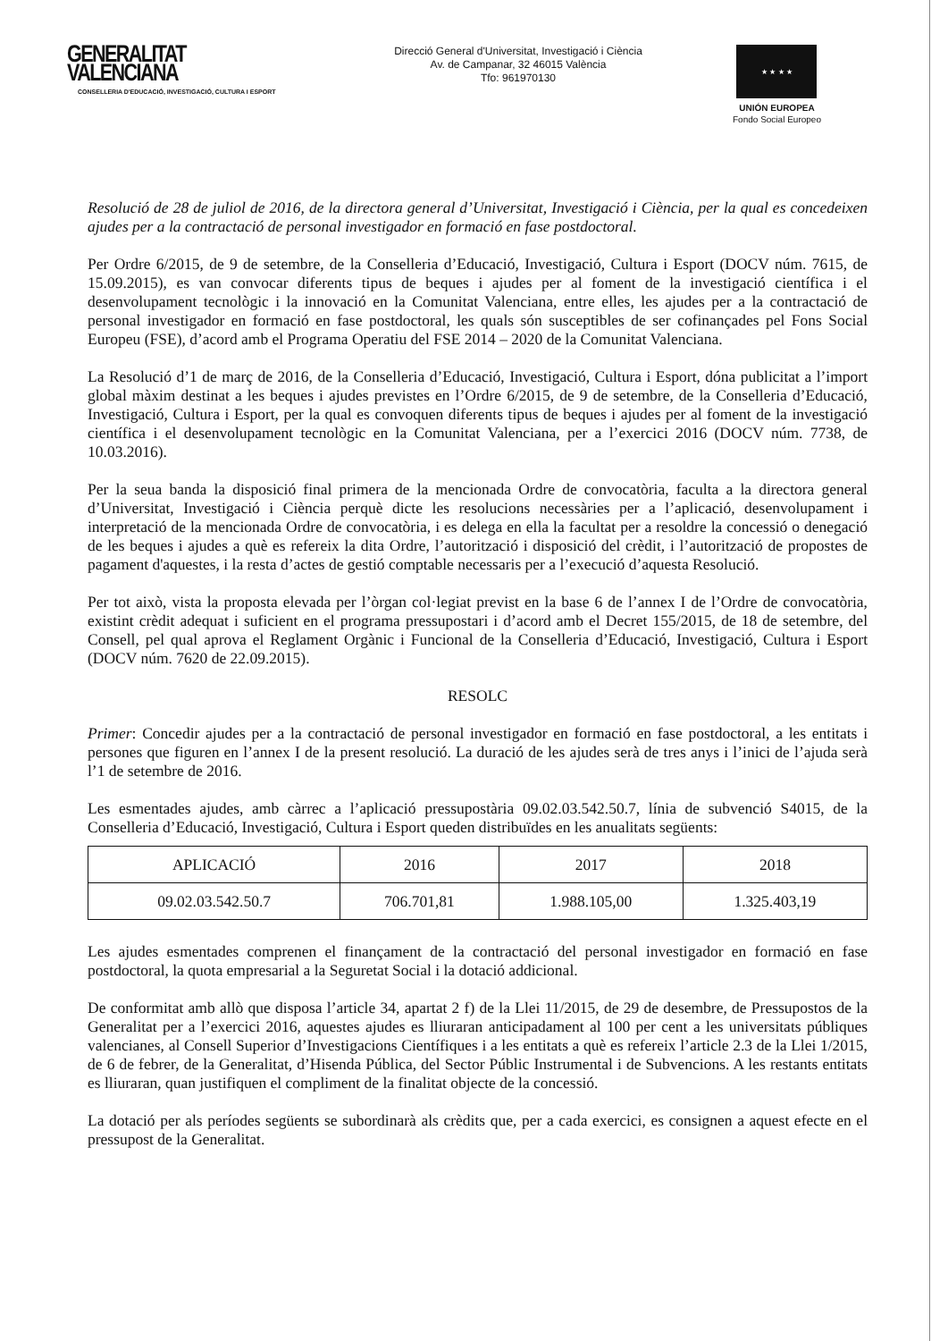GENERALITAT VALENCIANA
CONSELLERIA D'EDUCACIÓ, INVESTIGACIÓ, CULTURA I ESPORT
Direcció General d'Universitat, Investigació i Ciència
Av. de Campanar, 32 46015 València
Tfo: 961970130
★ ★ ★ ★
UNIÓN EUROPEA
Fondo Social Europeo
Resolució de 28 de juliol de 2016, de la directora general d’Universitat, Investigació i Ciència, per la qual es concedeixen ajudes per a la contractació de personal investigador en formació en fase postdoctoral.
Per Ordre 6/2015, de 9 de setembre, de la Conselleria d’Educació, Investigació, Cultura i Esport (DOCV núm. 7615, de 15.09.2015), es van convocar diferents tipus de beques i ajudes per al foment de la investigació científica i el desenvolupament tecnològic i la innovació en la Comunitat Valenciana, entre elles, les ajudes per a la contractació de personal investigador en formació en fase postdoctoral, les quals són susceptibles de ser cofinançades pel Fons Social Europeu (FSE), d’acord amb el Programa Operatiu del FSE 2014 – 2020 de la Comunitat Valenciana.
La Resolució d’1 de març de 2016, de la Conselleria d’Educació, Investigació, Cultura i Esport, dóna publicitat a l’import global màxim destinat a les beques i ajudes previstes en l’Ordre 6/2015, de 9 de setembre, de la Conselleria d’Educació, Investigació, Cultura i Esport, per la qual es convoquen diferents tipus de beques i ajudes per al foment de la investigació científica i el desenvolupament tecnològic en la Comunitat Valenciana, per a l’exercici 2016 (DOCV núm. 7738, de 10.03.2016).
Per la seua banda la disposició final primera de la mencionada Ordre de convocatòria, faculta a la directora general d’Universitat, Investigació i Ciència perquè dicte les resolucions necessàries per a l’aplicació, desenvolupament i interpretació de la mencionada Ordre de convocatòria, i es delega en ella la facultat per a resoldre la concessió o denegació de les beques i ajudes a què es refereix la dita Ordre, l’autorització i disposició del crèdit, i l’autorització de propostes de pagament d'aquestes, i la resta d’actes de gestió comptable necessaris per a l’execució d’aquesta Resolució.
Per tot això, vista la proposta elevada per l’òrgan col·legiat previst en la base 6 de l’annex I de l’Ordre de convocatòria, existint crèdit adequat i suficient en el programa pressupostari i d’acord amb el Decret 155/2015, de 18 de setembre, del Consell, pel qual aprova el Reglament Orgànic i Funcional de la Conselleria d’Educació, Investigació, Cultura i Esport (DOCV núm. 7620 de 22.09.2015).
RESOLC
Primer: Concedir ajudes per a la contractació de personal investigador en formació en fase postdoctoral, a les entitats i persones que figuren en l’annex I de la present resolució. La duració de les ajudes serà de tres anys i l’inici de l’ajuda serà l’1 de setembre de 2016.
Les esmentades ajudes, amb càrrec a l’aplicació pressupostària 09.02.03.542.50.7, línia de subvenció S4015, de la Conselleria d’Educació, Investigació, Cultura i Esport queden distribuïdes en les anualitats següents:
| APLICACIÓ | 2016 | 2017 | 2018 |
| --- | --- | --- | --- |
| 09.02.03.542.50.7 | 706.701,81 | 1.988.105,00 | 1.325.403,19 |
Les ajudes esmentades comprenen el finançament de la contractació del personal investigador en formació en fase postdoctoral, la quota empresarial a la Seguretat Social i la dotació addicional.
De conformitat amb allò que disposa l’article 34, apartat 2 f) de la Llei 11/2015, de 29 de desembre, de Pressupostos de la Generalitat per a l’exercici 2016, aquestes ajudes es lliuraran anticipadament al 100 per cent a les universitats públiques valencianes, al Consell Superior d’Investigacions Científiques i a les entitats a què es refereix l’article 2.3 de la Llei 1/2015, de 6 de febrer, de la Generalitat, d’Hisenda Pública, del Sector Públic Instrumental i de Subvencions. A les restants entitats es lliuraran, quan justifiquen el compliment de la finalitat objecte de la concessió.
La dotació per als períodes següents se subordinarà als crèdits que, per a cada exercici, es consignen a aquest efecte en el pressupost de la Generalitat.